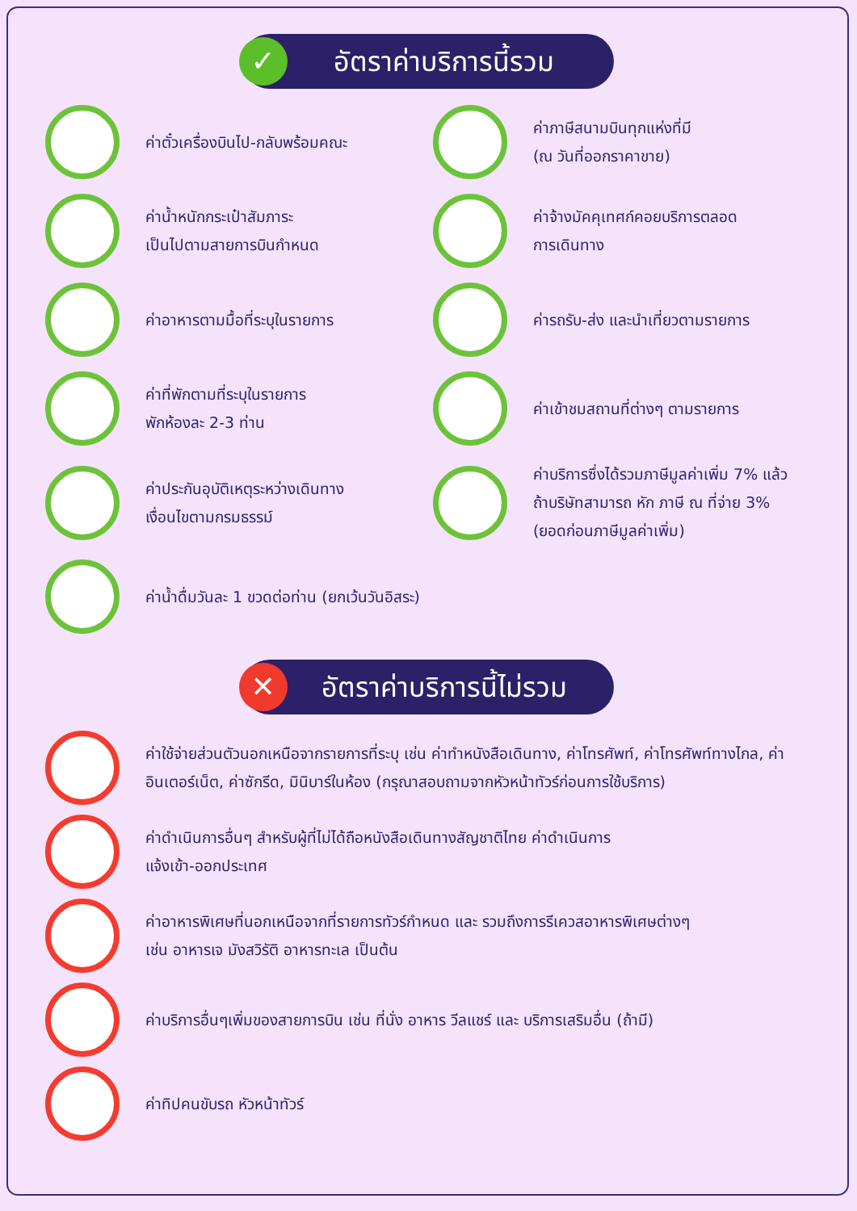✓ อัตราค่าบริการนี้รวม
ค่าตั๋วเครื่องบินไป-กลับพร้อมคณะ
ค่าภาษีสนามบินทุกแห่งที่มี
(ณ วันที่ออกราคาขาย)
ค่าน้ำหนักกระเป๋าสัมภาระ
เป็นไปตามสายการบินกำหนด
ค่าจ้างมัคคุเทศก์คอยบริการตลอด
การเดินทาง
ค่าอาหารตามมื้อที่ระบุในรายการ
ค่ารถรับ-ส่ง และนำเที่ยวตามรายการ
ค่าที่พักตามที่ระบุในรายการ
พักห้องละ 2-3 ท่าน
ค่าเข้าชมสถานที่ต่างๆ ตามรายการ
ค่าประกันอุบัติเหตุระหว่างเดินทาง
เงื่อนไขตามกรมธรรม์
ค่าบริการซึ่งได้รวมภาษีมูลค่าเพิ่ม 7% แล้ว
ถ้าบริษัทสามารถ หัก ภาษี ณ ที่จ่าย 3%
(ยอดก่อนภาษีมูลค่าเพิ่ม)
ค่าน้ำดื่มวันละ 1 ขวดต่อท่าน (ยกเว้นวันอิสระ)
✕ อัตราค่าบริการนี้ไม่รวม
ค่าใช้จ่ายส่วนตัวนอกเหนือจากรายการที่ระบุ เช่น ค่าทำหนังสือเดินทาง, ค่าโทรศัพท์, ค่าโทรศัพท์ทางไกล, ค่าอินเตอร์เน็ต, ค่าซักรีด, มินิบาร์ในห้อง (กรุณาสอบถามจากหัวหน้าทัวร์ก่อนการใช้บริการ)
ค่าดำเนินการอื่นๆ สำหรับผู้ที่ไม่ได้ถือหนังสือเดินทางสัญชาติไทย ค่าดำเนินการ
แจ้งเข้า-ออกประเทศ
ค่าอาหารพิเศษที่นอกเหนือจากที่รายการทัวร์กำหนด และ รวมถึงการรีเควสอาหารพิเศษต่างๆ
เช่น อาหารเจ มังสวิรัติ อาหารทะเล เป็นต้น
ค่าบริการอื่นๆเพิ่มของสายการบิน เช่น ที่นั่ง อาหาร วีลแชร์ และ บริการเสริมอื่น (ถ้ามี)
ค่าทิปคนขับรถ หัวหน้าทัวร์